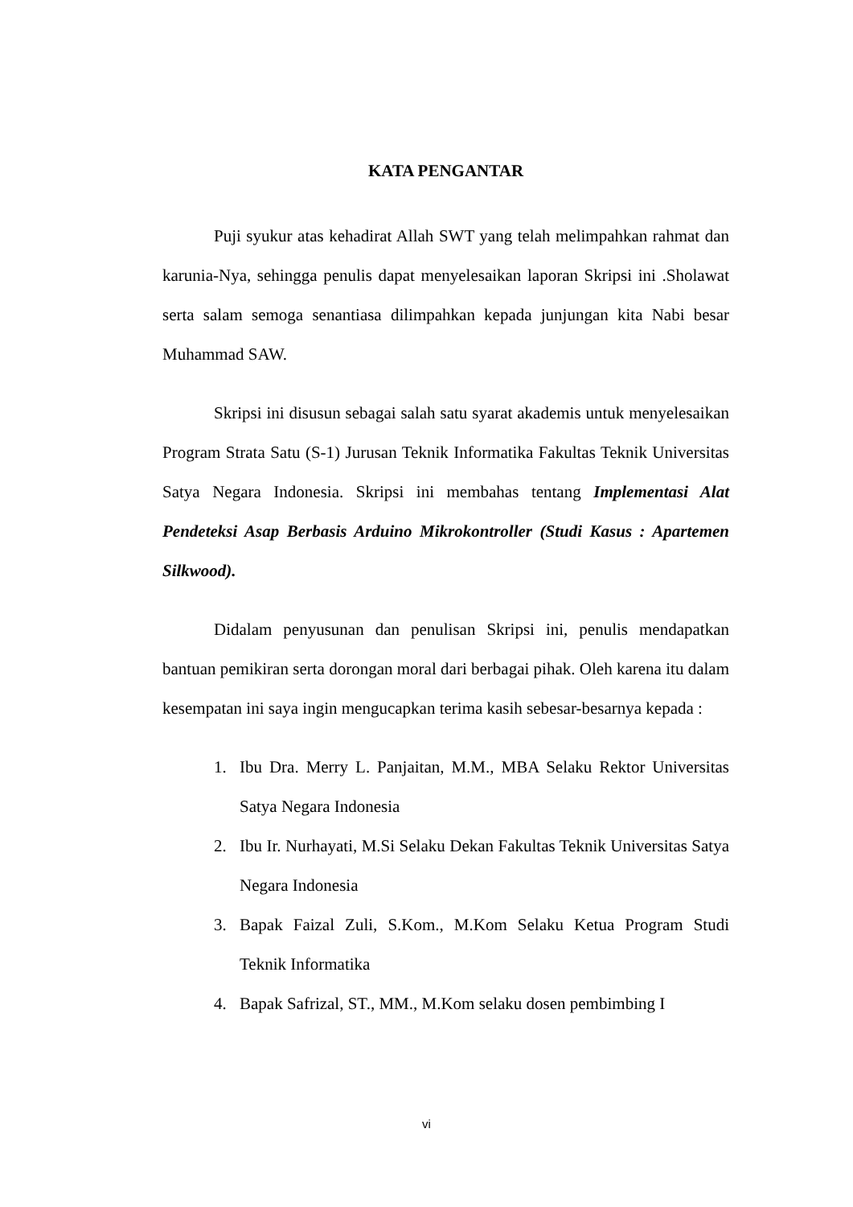KATA PENGANTAR
Puji syukur atas kehadirat Allah SWT yang telah melimpahkan rahmat dan karunia-Nya, sehingga penulis dapat menyelesaikan laporan Skripsi ini .Sholawat serta salam semoga senantiasa dilimpahkan kepada junjungan kita Nabi besar Muhammad SAW.
Skripsi ini disusun sebagai salah satu syarat akademis untuk menyelesaikan Program Strata Satu (S-1) Jurusan Teknik Informatika Fakultas Teknik Universitas Satya Negara Indonesia. Skripsi ini membahas tentang Implementasi Alat Pendeteksi Asap Berbasis Arduino Mikrokontroller (Studi Kasus : Apartemen Silkwood).
Didalam penyusunan dan penulisan Skripsi ini, penulis mendapatkan bantuan pemikiran serta dorongan moral dari berbagai pihak. Oleh karena itu dalam kesempatan ini saya ingin mengucapkan terima kasih sebesar-besarnya kepada :
1. Ibu Dra. Merry L. Panjaitan, M.M., MBA Selaku Rektor Universitas Satya Negara Indonesia
2. Ibu Ir. Nurhayati, M.Si Selaku Dekan Fakultas Teknik Universitas Satya Negara Indonesia
3. Bapak Faizal Zuli, S.Kom., M.Kom Selaku Ketua Program Studi Teknik Informatika
4. Bapak Safrizal, ST., MM., M.Kom selaku dosen pembimbing I
vi